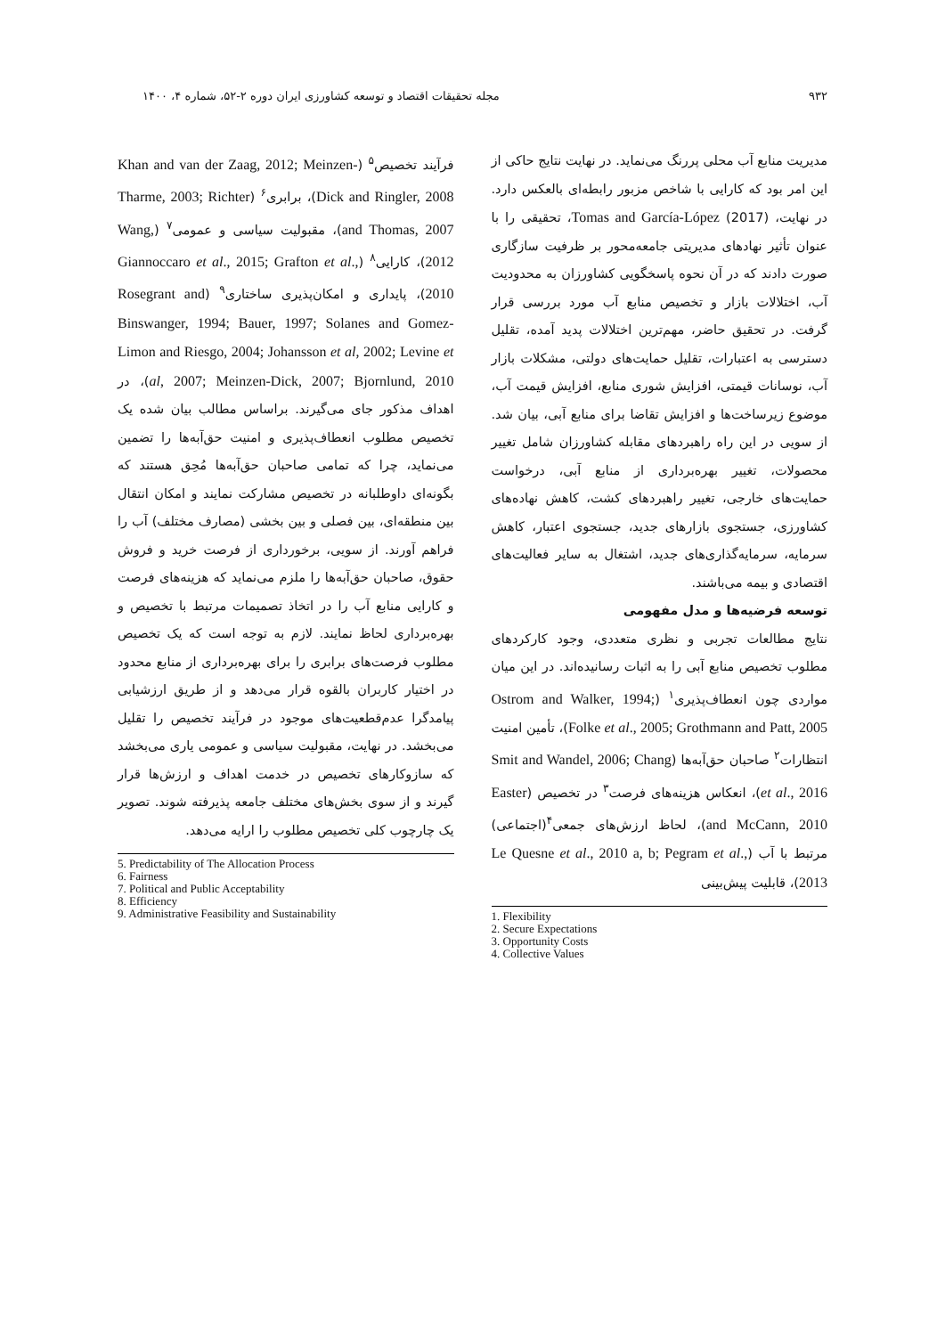۹۳۲ مجله تحقیقات اقتصاد و توسعه کشاورزی ایران دوره ۲-۵۲، شماره ۴، ۱۴۰۰
مدیریت منابع آب محلی پررنگ می‌نماید. در نهایت نتایج حاکی از این امر بود که کارایی با شاخص مزبور رابطه‌ای بالعکس دارد. در نهایت، Tomas and García-López (2017)، تحقیقی را با عنوان تأثیر نهادهای مدیریتی جامعه‌محور بر ظرفیت سازگاری صورت دادند که در آن نحوه پاسخگویی کشاورزان به محدودیت آب، اختلالات بازار و تخصیص منابع آب مورد بررسی قرار گرفت. در تحقیق حاضر، مهم‌ترین اختلالات پدید آمده، تقلیل دسترسی به اعتبارات، تقلیل حمایت‌های دولتی، مشکلات بازار آب، نوسانات قیمتی، افزایش شوری منابع، افزایش قیمت آب، موضوع زیرساخت‌ها و افزایش تقاضا برای منابع آبی، بیان شد. از سویی در این راه راهبردهای مقابله کشاورزان شامل تغییر محصولات، تغییر بهره‌برداری از منابع آبی، درخواست حمایت‌های خارجی، تغییر راهبردهای کشت، کاهش نهاده‌های کشاورزی، جستجوی بازارهای جدید، جستجوی اعتبار، کاهش سرمایه، سرمایه‌گذاری‌های جدید، اشتغال به سایر فعالیت‌های اقتصادی و بیمه می‌باشند.
توسعه فرضیه‌ها و مدل مفهومی
نتایج مطالعات تجربی و نظری متعددی، وجود کارکردهای مطلوب تخصیص منابع آبی را به اثبات رسانیده‌اند. در این میان مواردی چون انعطاف‌پذیری<sup>۱</sup> (Ostrom and Walker, 1994; Folke et al., 2005; Grothmann and Patt, 2005)، تأمین امنیت انتظارات<sup>۲</sup> صاحبان حق‌آبه‌ها (Smit and Wandel, 2006; Chang et al., 2016)، انعکاس هزینه‌های فرصت<sup>۳</sup> در تخصیص (Easter and McCann, 2010)، لحاظ ارزش‌های جمعی<sup>۴</sup>(اجتماعی) مرتبط با آب (Le Quesne et al., 2010 a, b; Pegram et al., 2013)، قابلیت پیش‌بینی
1. Flexibility
2. Secure Expectations
3. Opportunity Costs
4. Collective Values
فرآیند تخصیص<sup>۵</sup> (Khan and van der Zaag, 2012; Meinzen-Dick and Ringler, 2008)، برابری<sup>۶</sup> (Tharme, 2003; Richter and Thomas, 2007)، مقبولیت سیاسی و عمومی<sup>۷</sup> (Wang, 2012)، کارایی<sup>۸</sup> (Giannoccaro et al., 2015; Grafton et al., 2010)، پایداری و امکان‌پذیری ساختاری<sup>۹</sup> (Rosegrant and Binswanger, 1994; Bauer, 1997; Solanes and Gomez-Limon and Riesgo, 2004; Johansson et al, 2002; Levine et al, 2007; Meinzen-Dick, 2007; Bjornlund, 2010)، در اهداف مذکور جای می‌گیرند. براساس مطالب بیان شده یک تخصیص مطلوب انعطاف‌پذیری و امنیت حق‌آبه‌ها را تضمین می‌نماید، چرا که تمامی صاحبان حق‌آبه‌ها مُحِق هستند که بگونه‌ای داوطلبانه در تخصیص مشارکت نمایند و امکان انتقال بین منطقه‌ای، بین فصلی و بین بخشی (مصارف مختلف) آب را فراهم آورند. از سویی، برخورداری از فرصت خرید و فروش حقوق، صاحبان حق‌آبه‌ها را ملزم می‌نماید که هزینه‌های فرصت و کارایی منابع آب را در اتخاذ تصمیمات مرتبط با تخصیص و بهره‌برداری لحاظ نمایند. لازم به توجه است که یک تخصیص مطلوب فرصت‌های برابری را برای بهره‌برداری از منابع محدود در اختیار کاربران بالقوه قرار می‌دهد و از طریق ارزشیابی پیامدگرا عدم‌قطعیت‌های موجود در فرآیند تخصیص را تقلیل می‌بخشد. در نهایت، مقبولیت سیاسی و عمومی یاری می‌بخشد که سازوکارهای تخصیص در خدمت اهداف و ارزش‌ها قرار گیرند و از سوی بخش‌های مختلف جامعه پذیرفته شوند. تصویر یک چارچوب کلی تخصیص مطلوب را ارایه می‌دهد.
5. Predictability of The Allocation Process
6. Fairness
7. Political and Public Acceptability
8. Efficiency
9. Administrative Feasibility and Sustainability